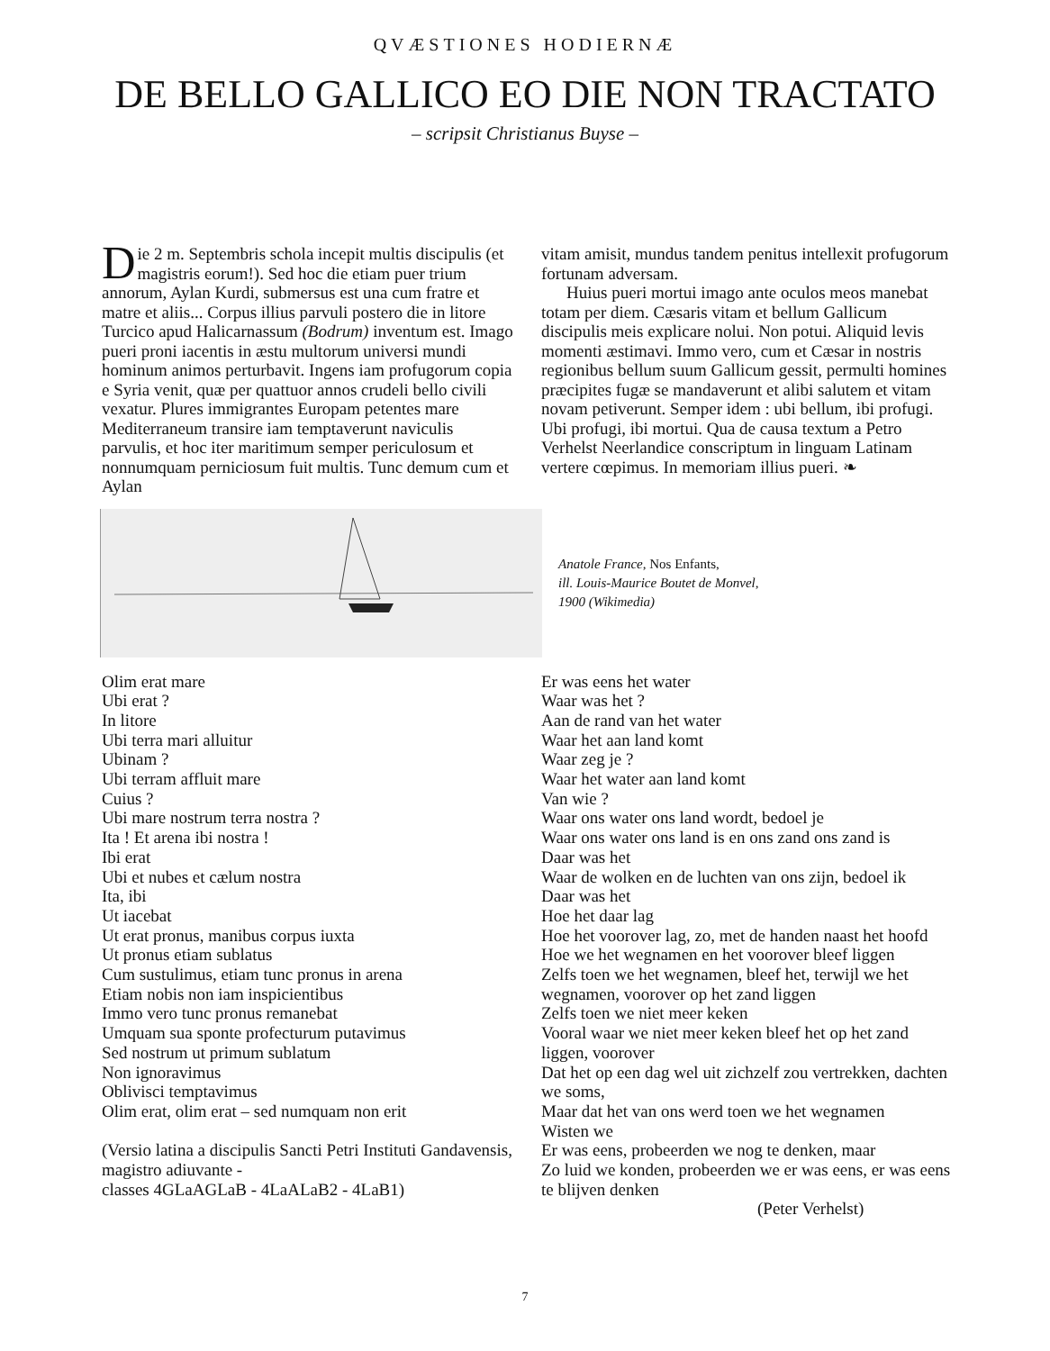QVÆSTIONES HODIERNÆ
DE BELLO GALLICO EO DIE NON TRACTATO
– scripsit Christianus Buyse –
Die 2 m. Septembris schola incepit multis discipulis (et magistris eorum!). Sed hoc die etiam puer trium annorum, Aylan Kurdi, submersus est una cum fratre et matre et aliis... Corpus illius parvuli postero die in litore Turcico apud Halicarnassum (Bodrum) inventum est. Imago pueri proni iacentis in æstu multorum universi mundi hominum animos perturbavit. Ingens iam profugorum copia e Syria venit, quæ per quattuor annos crudeli bello civili vexatur. Plures immigrantes Europam petentes mare Mediterraneum transire iam temptaverunt naviculis parvulis, et hoc iter maritimum semper periculosum et nonnumquam perniciosum fuit multis. Tunc demum cum et Aylan
vitam amisit, mundus tandem penitus intellexit profugorum fortunam adversam.
Huius pueri mortui imago ante oculos meos manebat totam per diem. Cæsaris vitam et bellum Gallicum discipulis meis explicare nolui. Non potui. Aliquid levis momenti æstimavi. Immo vero, cum et Cæsar in nostris regionibus bellum suum Gallicum gessit, permulti homines præcipites fugæ se mandaverunt et alibi salutem et vitam novam petiverunt. Semper idem : ubi bellum, ibi profugi. Ubi profugi, ibi mortui. Qua de causa textum a Petro Verhelst Neerlandice conscriptum in linguam Latinam vertere cœpimus. In memoriam illius pueri. ❧
Anatole France, Nos Enfants,
ill. Louis-Maurice Boutet de Monvel,
1900 (Wikimedia)
Olim erat mare
Ubi erat ?
In litore
Ubi terra mari alluitur
Ubinam ?
Ubi terram affluit mare
Cuius ?
Ubi mare nostrum terra nostra ?
Ita ! Et arena ibi nostra !
Ibi erat
Ubi et nubes et cælum nostra
Ita, ibi
Ut iacebat
Ut erat pronus, manibus corpus iuxta
Ut pronus etiam sublatus
Cum sustulimus, etiam tunc pronus in arena
Etiam nobis non iam inspicientibus
Immo vero tunc pronus remanebat
Umquam sua sponte profecturum putavimus
Sed nostrum ut primum sublatum
Non ignoravimus
Oblivisci temptavimus
Olim erat, olim erat – sed numquam non erit
(Versio latina a discipulis Sancti Petri Instituti Gandavensis, magistro adiuvante -
classes 4GLaAGLaB - 4LaALaB2 - 4LaB1)
Er was eens het water
Waar was het ?
Aan de rand van het water
Waar het aan land komt
Waar zeg je ?
Waar het water aan land komt
Van wie ?
Waar ons water ons land wordt, bedoel je
Waar ons water ons land is en ons zand ons zand is
Daar was het
Waar de wolken en de luchten van ons zijn, bedoel ik
Daar was het
Hoe het daar lag
Hoe het voorover lag, zo, met de handen naast het hoofd
Hoe we het wegnamen en het voorover bleef liggen
Zelfs toen we het wegnamen, bleef het, terwijl we het wegnamen, voorover op het zand liggen
Zelfs toen we niet meer keken
Vooral waar we niet meer keken bleef het op het zand liggen, voorover
Dat het op een dag wel uit zichzelf zou vertrekken, dachten we soms,
Maar dat het van ons werd toen we het wegnamen
Wisten we
Er was eens, probeerden we nog te denken, maar
Zo luid we konden, probeerden we er was eens, er was eens te blijven denken
(Peter Verhelst)
7